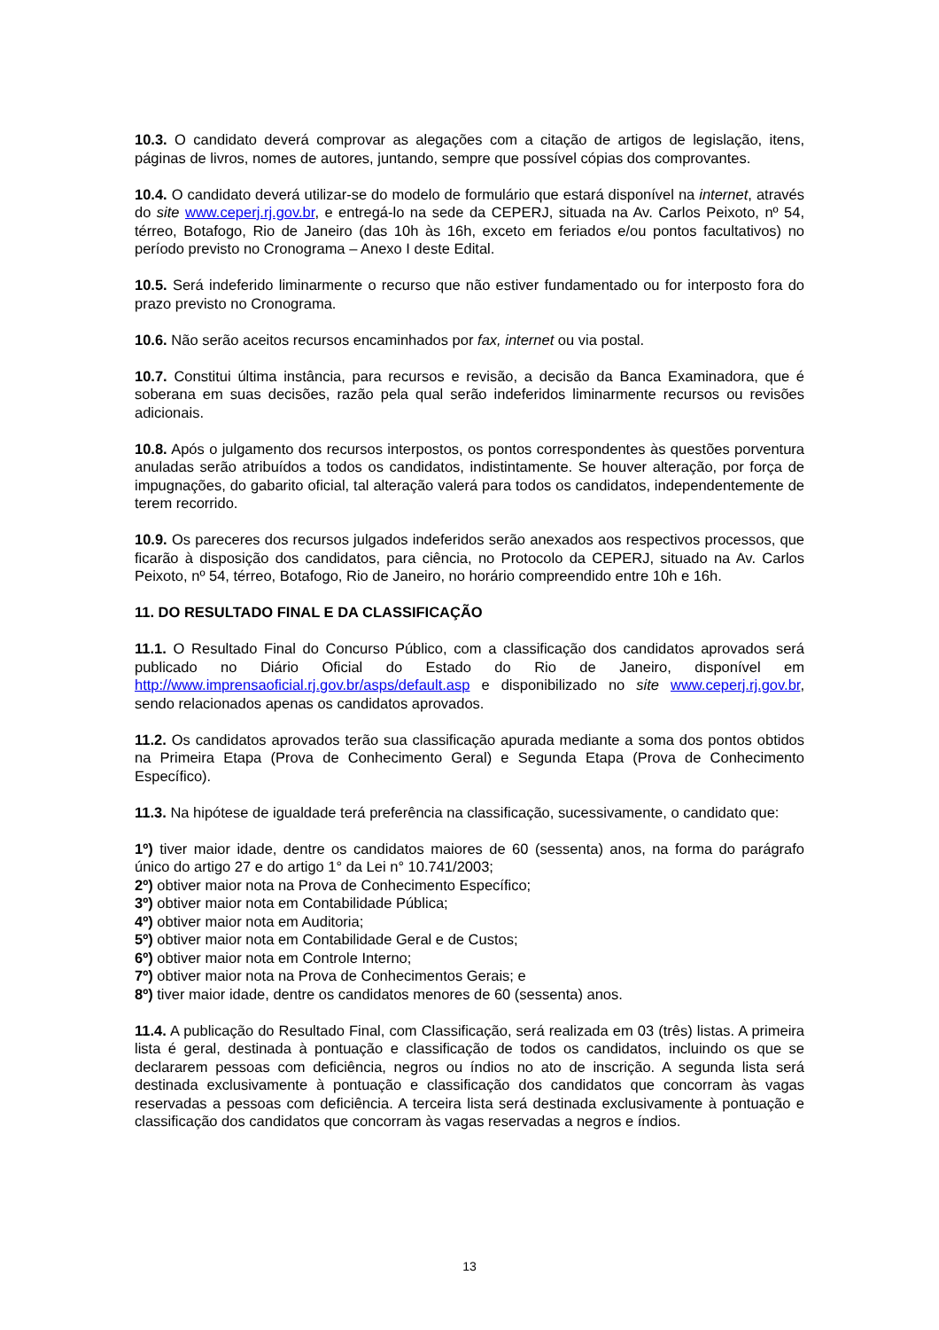10.3. O candidato deverá comprovar as alegações com a citação de artigos de legislação, itens, páginas de livros, nomes de autores, juntando, sempre que possível cópias dos comprovantes.
10.4. O candidato deverá utilizar-se do modelo de formulário que estará disponível na internet, através do site www.ceperj.rj.gov.br, e entregá-lo na sede da CEPERJ, situada na Av. Carlos Peixoto, nº 54, térreo, Botafogo, Rio de Janeiro (das 10h às 16h, exceto em feriados e/ou pontos facultativos) no período previsto no Cronograma – Anexo I deste Edital.
10.5. Será indeferido liminarmente o recurso que não estiver fundamentado ou for interposto fora do prazo previsto no Cronograma.
10.6. Não serão aceitos recursos encaminhados por fax, internet ou via postal.
10.7. Constitui última instância, para recursos e revisão, a decisão da Banca Examinadora, que é soberana em suas decisões, razão pela qual serão indeferidos liminarmente recursos ou revisões adicionais.
10.8. Após o julgamento dos recursos interpostos, os pontos correspondentes às questões porventura anuladas serão atribuídos a todos os candidatos, indistintamente. Se houver alteração, por força de impugnações, do gabarito oficial, tal alteração valerá para todos os candidatos, independentemente de terem recorrido.
10.9. Os pareceres dos recursos julgados indeferidos serão anexados aos respectivos processos, que ficarão à disposição dos candidatos, para ciência, no Protocolo da CEPERJ, situado na Av. Carlos Peixoto, nº 54, térreo, Botafogo, Rio de Janeiro, no horário compreendido entre 10h e 16h.
11. DO RESULTADO FINAL E DA CLASSIFICAÇÃO
11.1. O Resultado Final do Concurso Público, com a classificação dos candidatos aprovados será publicado no Diário Oficial do Estado do Rio de Janeiro, disponível em http://www.imprensaoficial.rj.gov.br/asps/default.asp e disponibilizado no site www.ceperj.rj.gov.br, sendo relacionados apenas os candidatos aprovados.
11.2. Os candidatos aprovados terão sua classificação apurada mediante a soma dos pontos obtidos na Primeira Etapa (Prova de Conhecimento Geral) e Segunda Etapa (Prova de Conhecimento Específico).
11.3. Na hipótese de igualdade terá preferência na classificação, sucessivamente, o candidato que:
1º) tiver maior idade, dentre os candidatos maiores de 60 (sessenta) anos, na forma do parágrafo único do artigo 27 e do artigo 1° da Lei n° 10.741/2003;
2º) obtiver maior nota na Prova de Conhecimento Específico;
3º) obtiver maior nota em Contabilidade Pública;
4º) obtiver maior nota em Auditoria;
5º) obtiver maior nota em Contabilidade Geral e de Custos;
6º) obtiver maior nota em Controle Interno;
7º) obtiver maior nota na Prova de Conhecimentos Gerais; e
8º) tiver maior idade, dentre os candidatos menores de 60 (sessenta) anos.
11.4. A publicação do Resultado Final, com Classificação, será realizada em 03 (três) listas. A primeira lista é geral, destinada à pontuação e classificação de todos os candidatos, incluindo os que se declararem pessoas com deficiência, negros ou índios no ato de inscrição. A segunda lista será destinada exclusivamente à pontuação e classificação dos candidatos que concorram às vagas reservadas a pessoas com deficiência. A terceira lista será destinada exclusivamente à pontuação e classificação dos candidatos que concorram às vagas reservadas a negros e índios.
13